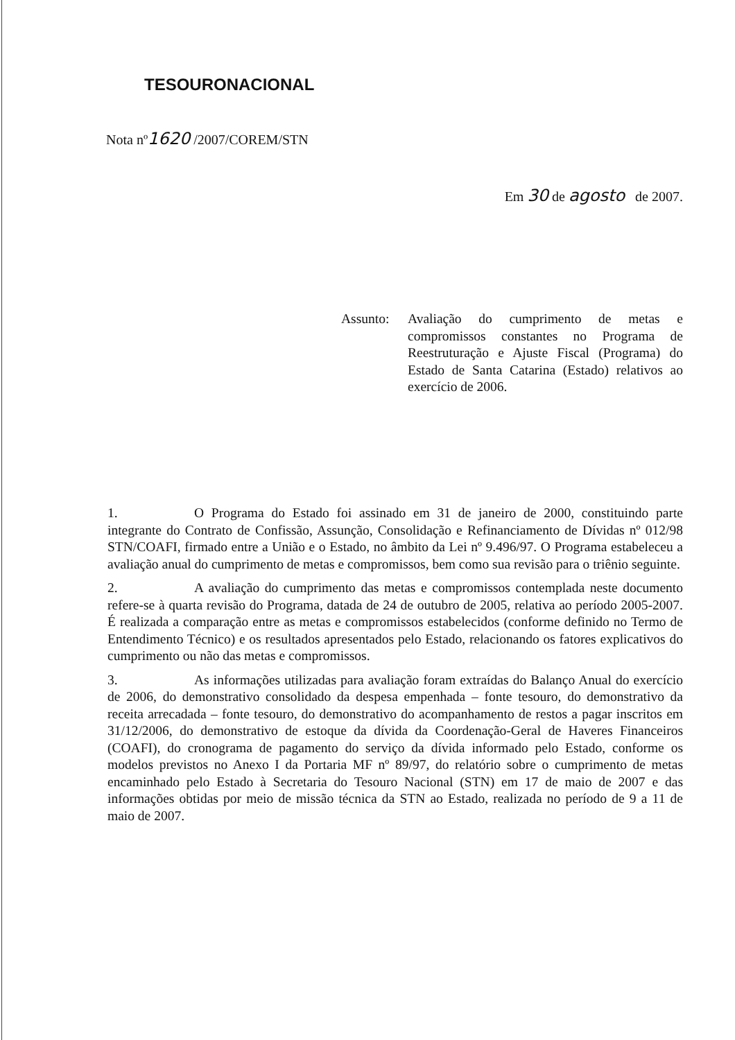TESOURONACIONAL
Nota nº1620 /2007/COREM/STN
Em 30 de agosto de 2007.
Assunto: Avaliação do cumprimento de metas e compromissos constantes no Programa de Reestruturação e Ajuste Fiscal (Programa) do Estado de Santa Catarina (Estado) relativos ao exercício de 2006.
1. O Programa do Estado foi assinado em 31 de janeiro de 2000, constituindo parte integrante do Contrato de Confissão, Assunção, Consolidação e Refinanciamento de Dívidas nº 012/98 STN/COAFI, firmado entre a União e o Estado, no âmbito da Lei nº 9.496/97. O Programa estabeleceu a avaliação anual do cumprimento de metas e compromissos, bem como sua revisão para o triênio seguinte.
2. A avaliação do cumprimento das metas e compromissos contemplada neste documento refere-se à quarta revisão do Programa, datada de 24 de outubro de 2005, relativa ao período 2005-2007. É realizada a comparação entre as metas e compromissos estabelecidos (conforme definido no Termo de Entendimento Técnico) e os resultados apresentados pelo Estado, relacionando os fatores explicativos do cumprimento ou não das metas e compromissos.
3. As informações utilizadas para avaliação foram extraídas do Balanço Anual do exercício de 2006, do demonstrativo consolidado da despesa empenhada – fonte tesouro, do demonstrativo da receita arrecadada – fonte tesouro, do demonstrativo do acompanhamento de restos a pagar inscritos em 31/12/2006, do demonstrativo de estoque da dívida da Coordenação-Geral de Haveres Financeiros (COAFI), do cronograma de pagamento do serviço da dívida informado pelo Estado, conforme os modelos previstos no Anexo I da Portaria MF nº 89/97, do relatório sobre o cumprimento de metas encaminhado pelo Estado à Secretaria do Tesouro Nacional (STN) em 17 de maio de 2007 e das informações obtidas por meio de missão técnica da STN ao Estado, realizada no período de 9 a 11 de maio de 2007.